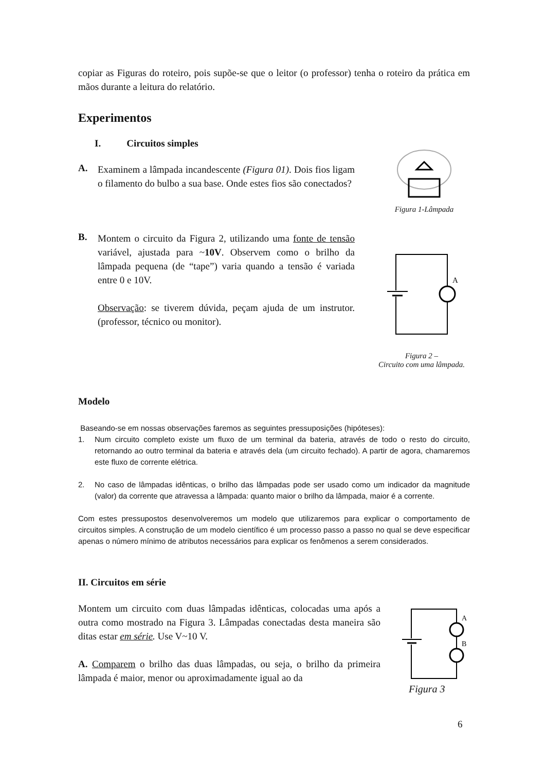copiar as Figuras do roteiro, pois supõe-se que o leitor (o professor) tenha o roteiro da prática em mãos durante a leitura do relatório.
Experimentos
I. Circuitos simples
A.
Examinem a lâmpada incandescente (Figura 01). Dois fios ligam o filamento do bulbo a sua base. Onde estes fios são conectados?
Figura 1-Lâmpada
B.
Montem o circuito da Figura 2, utilizando uma fonte de tensão variável, ajustada para ~10V. Observem como o brilho da lâmpada pequena (de “tape”) varia quando a tensão é variada entre 0 e 10V.
Observação: se tiverem dúvida, peçam ajuda de um instrutor. (professor, técnico ou monitor).
A
Figura 2 –
Circuito com uma lâmpada.
Modelo
Baseando-se em nossas observações faremos as seguintes pressuposições (hipóteses):
1. Num circuito completo existe um fluxo de um terminal da bateria, através de todo o resto do circuito, retornando ao outro terminal da bateria e através dela (um circuito fechado). A partir de agora, chamaremos este fluxo de corrente elétrica.
2. No caso de lâmpadas idênticas, o brilho das lâmpadas pode ser usado como um indicador da magnitude (valor) da corrente que atravessa a lâmpada: quanto maior o brilho da lâmpada, maior é a corrente.
Com estes pressupostos desenvolveremos um modelo que utilizaremos para explicar o comportamento de circuitos simples. A construção de um modelo científico é um processo passo a passo no qual se deve especificar apenas o número mínimo de atributos necessários para explicar os fenômenos a serem considerados.
II. Circuitos em série
Montem um circuito com duas lâmpadas idênticas, colocadas uma após a outra como mostrado na Figura 3. Lâmpadas conectadas desta maneira são ditas estar em série. Use V~10 V.
A. Comparem o brilho das duas lâmpadas, ou seja, o brilho da primeira lâmpada é maior, menor ou aproximadamente igual ao da
A
B
Figura 3
6